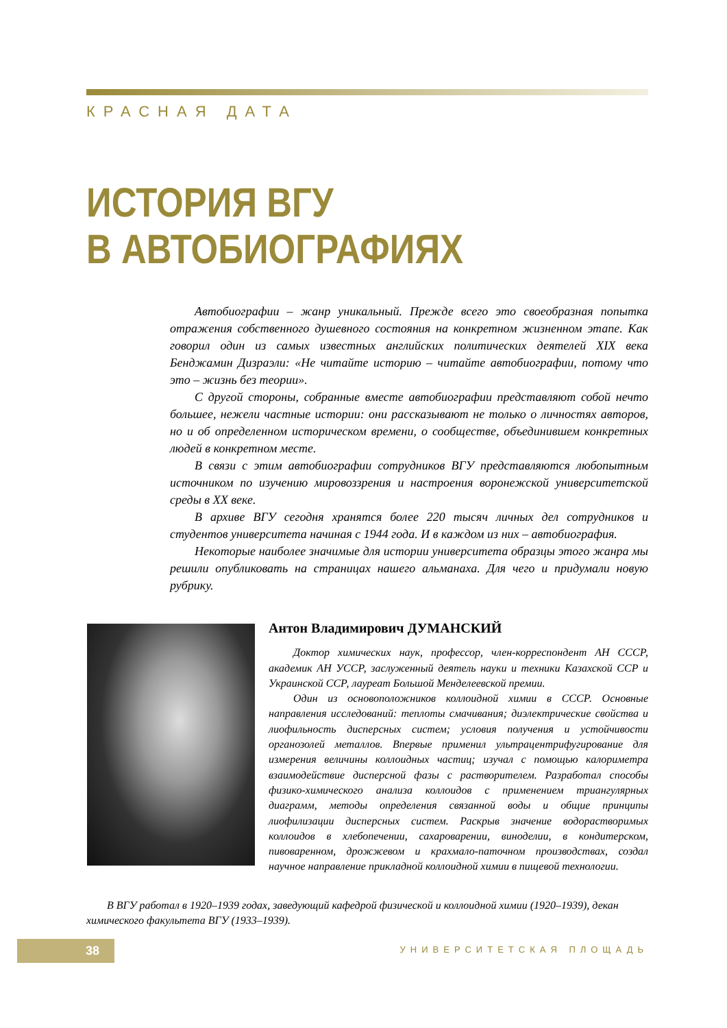КРАСНАЯ ДАТА
ИСТОРИЯ ВГУ
В АВТОБИОГРАФИЯХ
Автобиографии – жанр уникальный. Прежде всего это своеобразная попытка отражения собственного душевного состояния на конкретном жизненном этапе. Как говорил один из самых известных английских политических деятелей XIX века Бенджамин Дизраэли: «Не читайте историю – читайте автобиографии, потому что это – жизнь без теории».
С другой стороны, собранные вместе автобиографии представляют собой нечто большее, нежели частные истории: они рассказывают не только о личностях авторов, но и об определенном историческом времени, о сообществе, объединившем конкретных людей в конкретном месте.
В связи с этим автобиографии сотрудников ВГУ представляются любопытным источником по изучению мировоззрения и настроения воронежской университетской среды в XX веке.
В архиве ВГУ сегодня хранятся более 220 тысяч личных дел сотрудников и студентов университета начиная с 1944 года. И в каждом из них – автобиография.
Некоторые наиболее значимые для истории университета образцы этого жанра мы решили опубликовать на страницах нашего альманаха. Для чего и придумали новую рубрику.
Антон Владимирович ДУМАНСКИЙ
Доктор химических наук, профессор, член-корреспондент АН СССР, академик АН УССР, заслуженный деятель науки и техники Казахской ССР и Украинской ССР, лауреат Большой Менделеевской премии.
Один из основоположников коллоидной химии в СССР. Основные направления исследований: теплоты смачивания; диэлектрические свойства и лиофильность дисперсных систем; условия получения и устойчивости органозолей металлов. Впервые применил ультрацентрифугирование для измерения величины коллоидных частиц; изучал с помощью калориметра взаимодействие дисперсной фазы с растворителем. Разработал способы физико-химического анализа коллоидов с применением триангулярных диаграмм, методы определения связанной воды и общие принципы лиофилизации дисперсных систем. Раскрыв значение водорастворимых коллоидов в хлебопечении, сахароварении, виноделии, в кондитерском, пивоваренном, дрожжевом и крахмало-паточном производствах, создал научное направление прикладной коллоидной химии в пищевой технологии.
В ВГУ работал в 1920–1939 годах, заведующий кафедрой физической и коллоидной химии (1920–1939), декан химического факультета ВГУ (1933–1939).
38 УНИВЕРСИТЕТСКАЯ ПЛОЩАДЬ